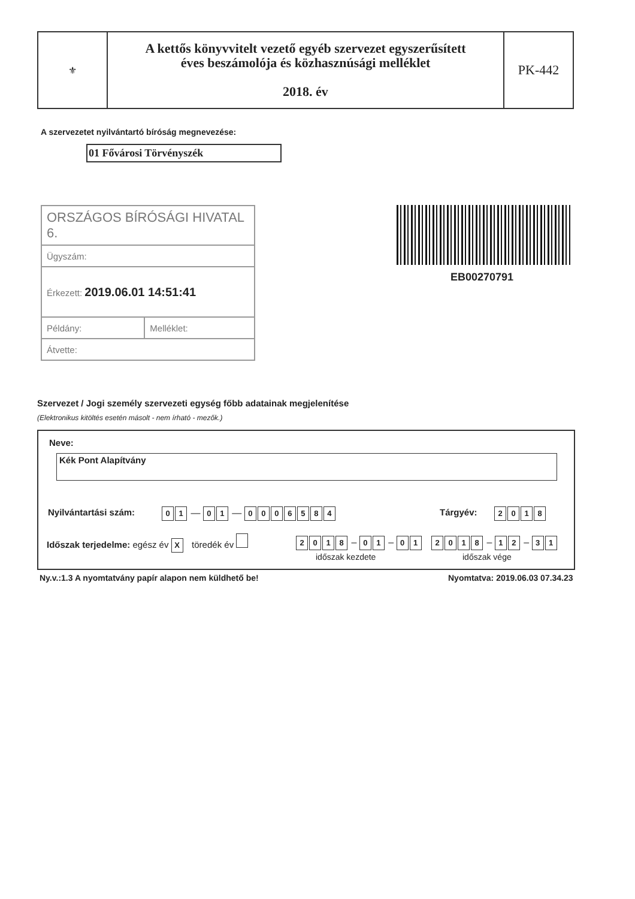| ⚜ | A kettős könyvvitelt vezető egyéb szervezet egyszerűsített éves beszámolója és közhasznúsági melléklet 2018. év | PK-442 |
A szervezetet nyilvántartó bíróság megnevezése:
01 Fővárosi Törvényszék
| ORSZÁGOS BÍRÓSÁGI HIVATAL 6. | |
| Ügyszám: | |
| Érkezett: 2019.06.01 14:51:41 | |
| Példány: | Melléklet: |
| Átvette: | |
EB00270791
Szervezet / Jogi személy szervezeti egység főbb adatainak megjelenítése
(Elektronikus kitöltés esetén másolt - nem írható - mezők.)
Neve:
Kék Pont Alapítvány
Nyilvántartási szám: 01 — 01 — 0006584 Tárgyév: 2018
Időszak terjedelme: egész év X töredék év
2018 – 01 – 01 2018 – 12 – 31
időszak kezdete időszak vége
Ny.v.:1.3 A nyomtatvány papír alapon nem küldhető be!
Nyomtatva: 2019.06.03 07.34.23